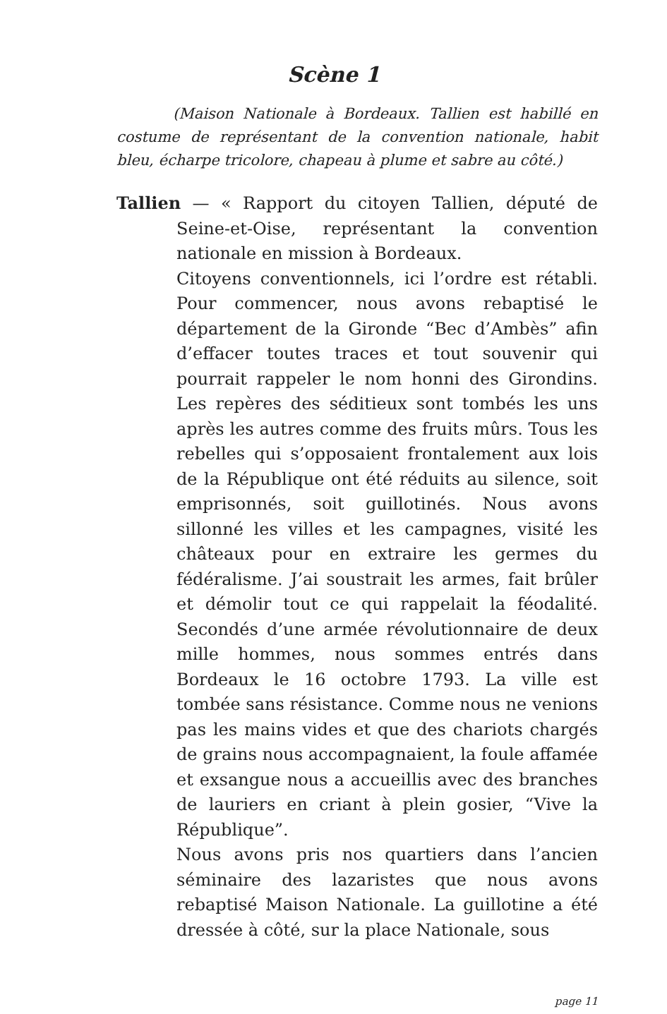Scène 1
(Maison Nationale à Bordeaux. Tallien est habillé en costume de représentant de la convention nationale, habit bleu, écharpe tricolore, chapeau à plume et sabre au côté.)
Tallien — « Rapport du citoyen Tallien, député de Seine-et-Oise, représentant la convention nationale en mission à Bordeaux.
Citoyens conventionnels, ici l’ordre est rétabli. Pour commencer, nous avons rebaptisé le département de la Gironde “Bec d’Ambès” afin d’effacer toutes traces et tout souvenir qui pourrait rappeler le nom honni des Girondins. Les repères des séditieux sont tombés les uns après les autres comme des fruits mûrs. Tous les rebelles qui s’opposaient frontalement aux lois de la République ont été réduits au silence, soit emprisonnés, soit guillotinés. Nous avons sillonné les villes et les campagnes, visité les châteaux pour en extraire les germes du fédéralisme. J’ai soustrait les armes, fait brûler et démolir tout ce qui rappelait la féodalité. Secondés d’une armée révolutionnaire de deux mille hommes, nous sommes entrés dans Bordeaux le 16 octobre 1793. La ville est tombée sans résistance. Comme nous ne venions pas les mains vides et que des chariots chargés de grains nous accompagnaient, la foule affamée et exsangue nous a accueillis avec des branches de lauriers en criant à plein gosier, “Vive la République”.
Nous avons pris nos quartiers dans l’ancien séminaire des lazaristes que nous avons rebaptisé Maison Nationale. La guillotine a été dressée à côté, sur la place Nationale, sous
page 11